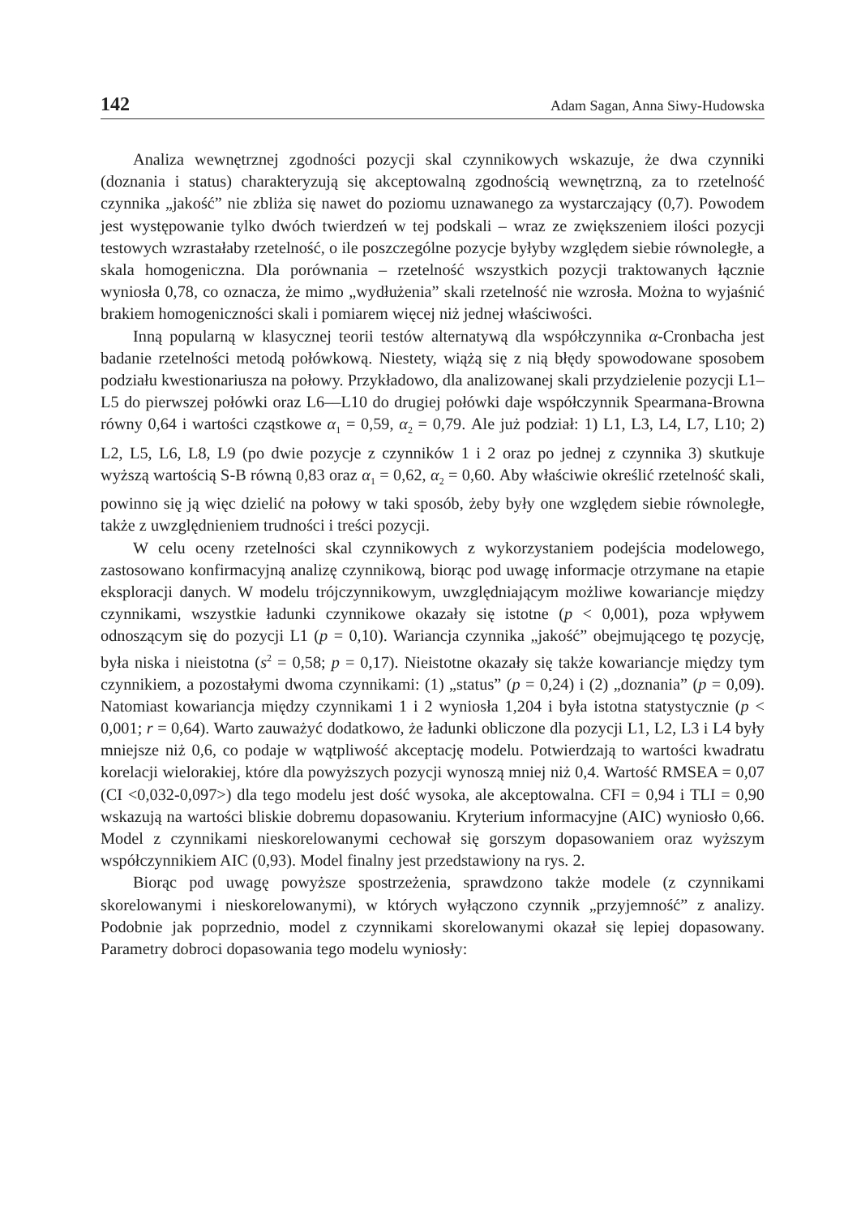142 Adam Sagan, Anna Siwy-Hudowska
Analiza wewnętrznej zgodności pozycji skal czynnikowych wskazuje, że dwa czynniki (doznania i status) charakteryzują się akceptowalną zgodnością wewnętrzną, za to rzetelność czynnika „jakość” nie zbliża się nawet do poziomu uznawanego za wystarczający (0,7). Powodem jest występowanie tylko dwóch twierdzeń w tej podskali – wraz ze zwiększeniem ilości pozycji testowych wzrastałaby rzetelność, o ile poszczególne pozycje byłyby względem siebie równoległe, a skala homogeniczna. Dla porównania – rzetelność wszystkich pozycji traktowanych łącznie wyniosła 0,78, co oznacza, że mimo „wydłużenia” skali rzetelność nie wzrosła. Można to wyjaśnić brakiem homogeniczności skali i pomiarem więcej niż jednej właściwości.
Inną popularną w klasycznej teorii testów alternatywą dla współczynnika α-Cronbacha jest badanie rzetelności metodą połówkową. Niestety, wiążą się z nią błędy spowodowane sposobem podziału kwestionariusza na połowy. Przykładowo, dla analizowanej skali przydzielenie pozycji L1–L5 do pierwszej połówki oraz L6––L10 do drugiej połówki daje współczynnik Spearmana-Browna równy 0,64 i wartości cząstkowe α<sub>1</sub> = 0,59, α<sub>2</sub> = 0,79. Ale już podział: 1) L1, L3, L4, L7, L10; 2) L2, L5, L6, L8, L9 (po dwie pozycje z czynników 1 i 2 oraz po jednej z czynnika 3) skutkuje wyższą wartością S-B równą 0,83 oraz α<sub>1</sub> = 0,62, α<sub>2</sub> = 0,60. Aby właściwie określić rzetelność skali, powinno się ją więc dzielić na połowy w taki sposób, żeby były one względem siebie równoległe, także z uwzględnieniem trudności i treści pozycji.
W celu oceny rzetelności skal czynnikowych z wykorzystaniem podejścia modelowego, zastosowano konfirmacyjną analizę czynnikową, biorąc pod uwagę informacje otrzymane na etapie eksploracji danych. W modelu trójczynnikowym, uwzględniającym możliwe kowariancje między czynnikami, wszystkie ładunki czynnikowe okazały się istotne (p < 0,001), poza wpływem odnoszącym się do pozycji L1 (p = 0,10). Wariancja czynnika „jakość” obejmującego tę pozycję, była niska i nieistotna (s<sup>2</sup> = 0,58; p = 0,17). Nieistotne okazały się także kowariancje między tym czynnikiem, a pozostałymi dwoma czynnikami: (1) „status” (p = 0,24) i (2) „doznania” (p = 0,09). Natomiast kowariancja między czynnikami 1 i 2 wyniosła 1,204 i była istotna statystycznie (p < 0,001; r = 0,64). Warto zauważyć dodatkowo, że ładunki obliczone dla pozycji L1, L2, L3 i L4 były mniejsze niż 0,6, co podaje w wątpliwość akceptację modelu. Potwierdzają to wartości kwadratu korelacji wielorakiej, które dla powyższych pozycji wynoszą mniej niż 0,4. Wartość RMSEA = 0,07 (CI <0,032-0,097>) dla tego modelu jest dość wysoka, ale akceptowalna. CFI = 0,94 i TLI = 0,90 wskazują na wartości bliskie dobremu dopasowaniu. Kryterium informacyjne (AIC) wyniosło 0,66. Model z czynnikami nieskorelowanymi cechował się gorszym dopasowaniem oraz wyższym współczynnikiem AIC (0,93). Model finalny jest przedstawiony na rys. 2.
Biorąc pod uwagę powyższe spostrzeżenia, sprawdzono także modele (z czynnikami skorelowanymi i nieskorelowanymi), w których wyłączono czynnik „przyjemność” z analizy. Podobnie jak poprzednio, model z czynnikami skorelowanymi okazał się lepiej dopasowany. Parametry dobroci dopasowania tego modelu wyniosły: